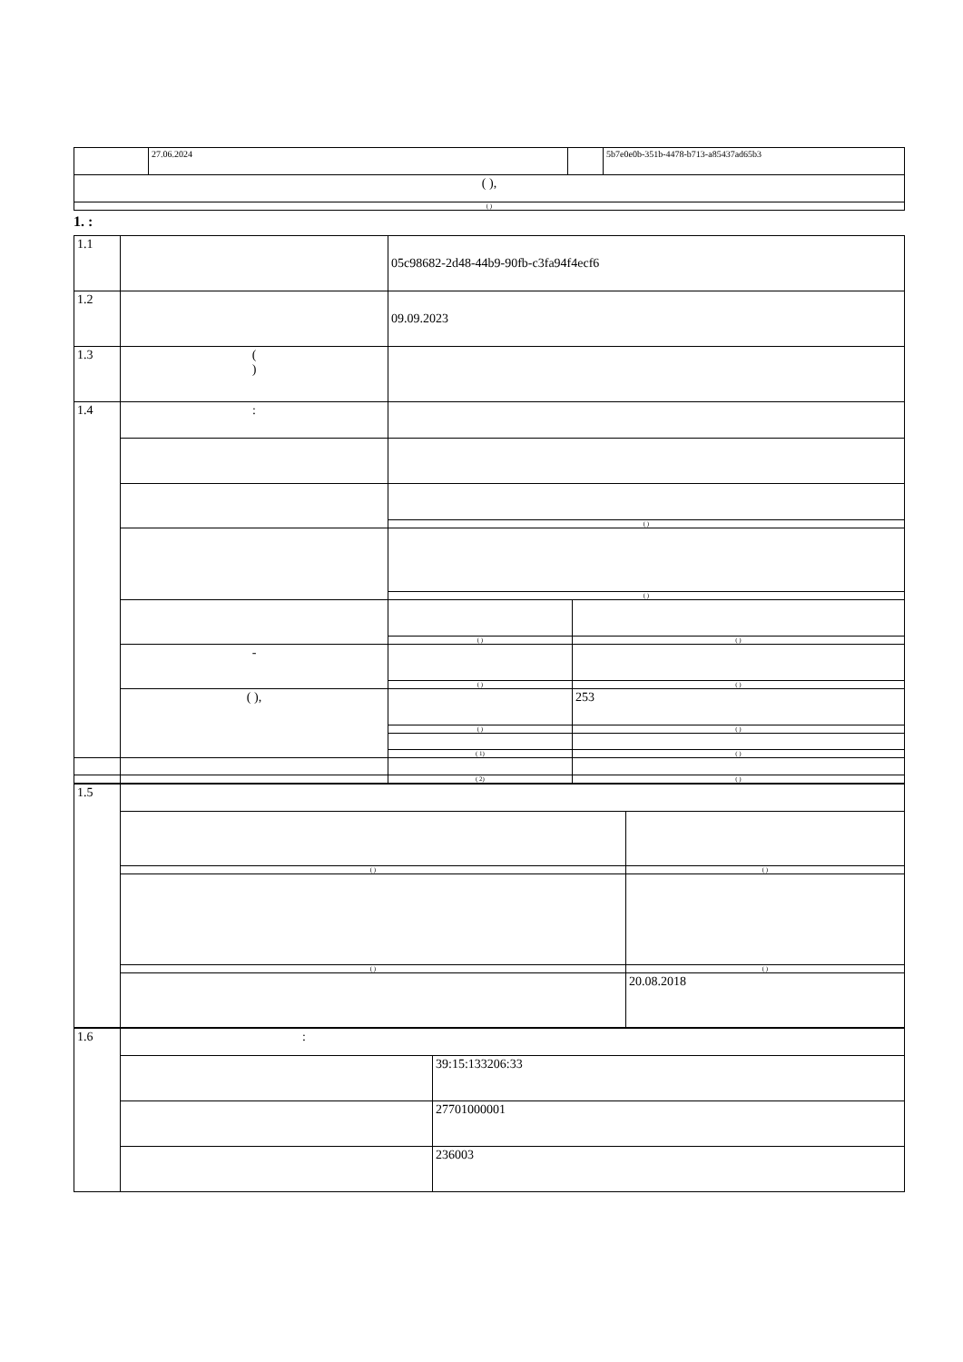| | 27.06.2024 | | 5b7e0e0b-351b-4478-b713-a85437ad65b3 |
| ( ), | | | |
| ( ) | | | |
1. :
| 1.1 | | 05c98682-2d48-44b9-90fb-c3fa94f4ecf6 | |
| 1.2 | | 09.09.2023 | |
| 1.3 | ( ) | | |
| 1.4 | : | | |
| | | ( ) | |
| | | ( ) | |
| | | ( ) | ( ) |
| | - | | |
| | | ( ) | ( ) |
| | ( ), | | 253 |
| | | ( ) | ( ) |
| | | ( 1) | ( ) |
| | | ( 2) | ( ) |
| 1.5 | | |
| | ( ) | ( ) |
| | ( ) | ( ) |
| | | 20.08.2018 |
| 1.6 | : | |
| | | 39:15:133206:33 |
| | | 27701000001 |
| | | 236003 |